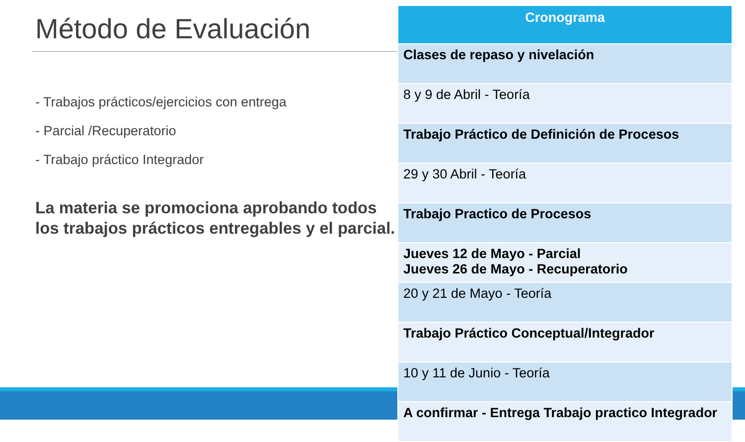Método de Evaluación
- Trabajos prácticos/ejercicios con entrega
- Parcial /Recuperatorio
- Trabajo práctico Integrador
La materia se promociona aprobando todos los trabajos prácticos entregables y el parcial.
| Cronograma |
| --- |
| Clases de repaso y nivelación |
| 8 y 9 de Abril - Teoría |
| Trabajo Práctico de Definición de Procesos |
| 29 y 30 Abril - Teoría |
| Trabajo Practico de Procesos |
| Jueves 12 de Mayo - Parcial Jueves 26 de Mayo - Recuperatorio |
| 20 y 21 de Mayo - Teoría |
| Trabajo Práctico Conceptual/Integrador |
| 10 y 11 de Junio - Teoría |
| A confirmar - Entrega Trabajo practico Integrador |